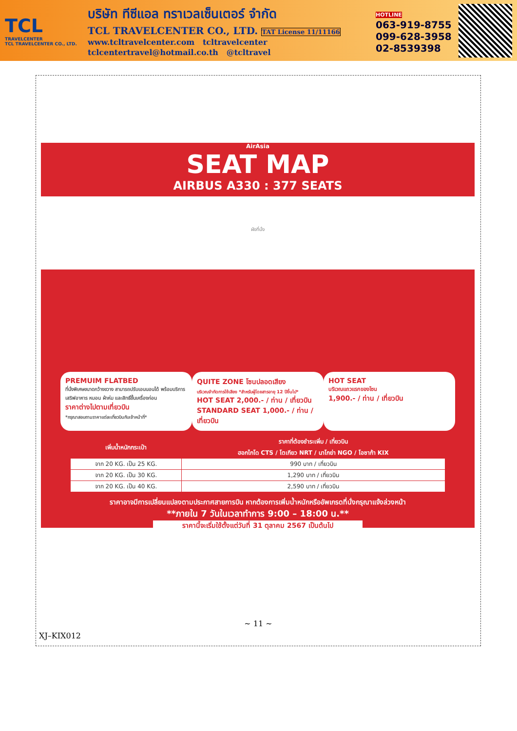TCL
TRAVELCENTER
TCL TRAVELCENTER CO., LTD.
บริษัท ทีซีแอล ทราเวลเซ็นเตอร์ จำกัด
TCL TRAVELCENTER CO., LTD. TAT License 11/11166
www.tcltravelcenter.com tcltravelcenter
tclcentertravel@hotmail.co.th @tcltravel
HOTLINE
063-919-8755
099-628-3958
02-8539398
AirAsia
SEAT MAP
AIRBUS A330 : 377 SEATS
ผังที่นั่ง
PREMUIM FLATBED
ที่นั่งพิเศษขนาดกว้างขวาง สามารถปรับเอนนอนได้ พร้อมบริการเสริฟอาหาร หมอน ผ้าห่ม และสิทธิ์ขึ้นเครื่องก่อน
ราคาต่างไปตามเที่ยวบิน
*กรุณาสอบถามราคาแต่ละเที่ยวบินกับเจ้าหน้าที่*
QUITE ZONE โซนปลอดเสียง
บริเวณจำกัดการใช้เสียง *สำหรับผู้โดยสารอายุ 12 ปีขึ้นไป*
HOT SEAT 2,000.- / ท่าน / เที่ยวบิน
STANDARD SEAT 1,000.- / ท่าน / เที่ยวบิน
HOT SEAT
บริเวณแถวแรกของโซน
1,900.- / ท่าน / เที่ยวบิน
| เพิ่มน้ำหนักกระเป๋า | ราคาที่ต้องชำระเพิ่ม / เที่ยวบิน |
| --- | --- |
| | ฮอกไกโด CTS / โตเกียว NRT / นาโกย่า NGO / โอซาก้า KIX |
| จาก 20 KG. เป็น 25 KG. | 990 บาท / เที่ยวบิน |
| จาก 20 KG. เป็น 30 KG. | 1,290 บาท / เที่ยวบิน |
| จาก 20 KG. เป็น 40 KG. | 2,590 บาท / เที่ยวบิน |
ราคาอาจมีการเปลี่ยนแปลงตามประกาศสายการบิน หากต้องการเพิ่มน้ำหนักหรืออัพเกรดที่นั่งกรุณาแจ้งล่วงหน้า
**ภายใน 7 วันในเวลาทำการ 9:00 – 18:00 น.**
ราคานี้จะเริ่มใช้ตั้งแต่วันที่ 31 ตุลาคม 2567 เป็นต้นไป
~ 11 ~
XJ–KIX012